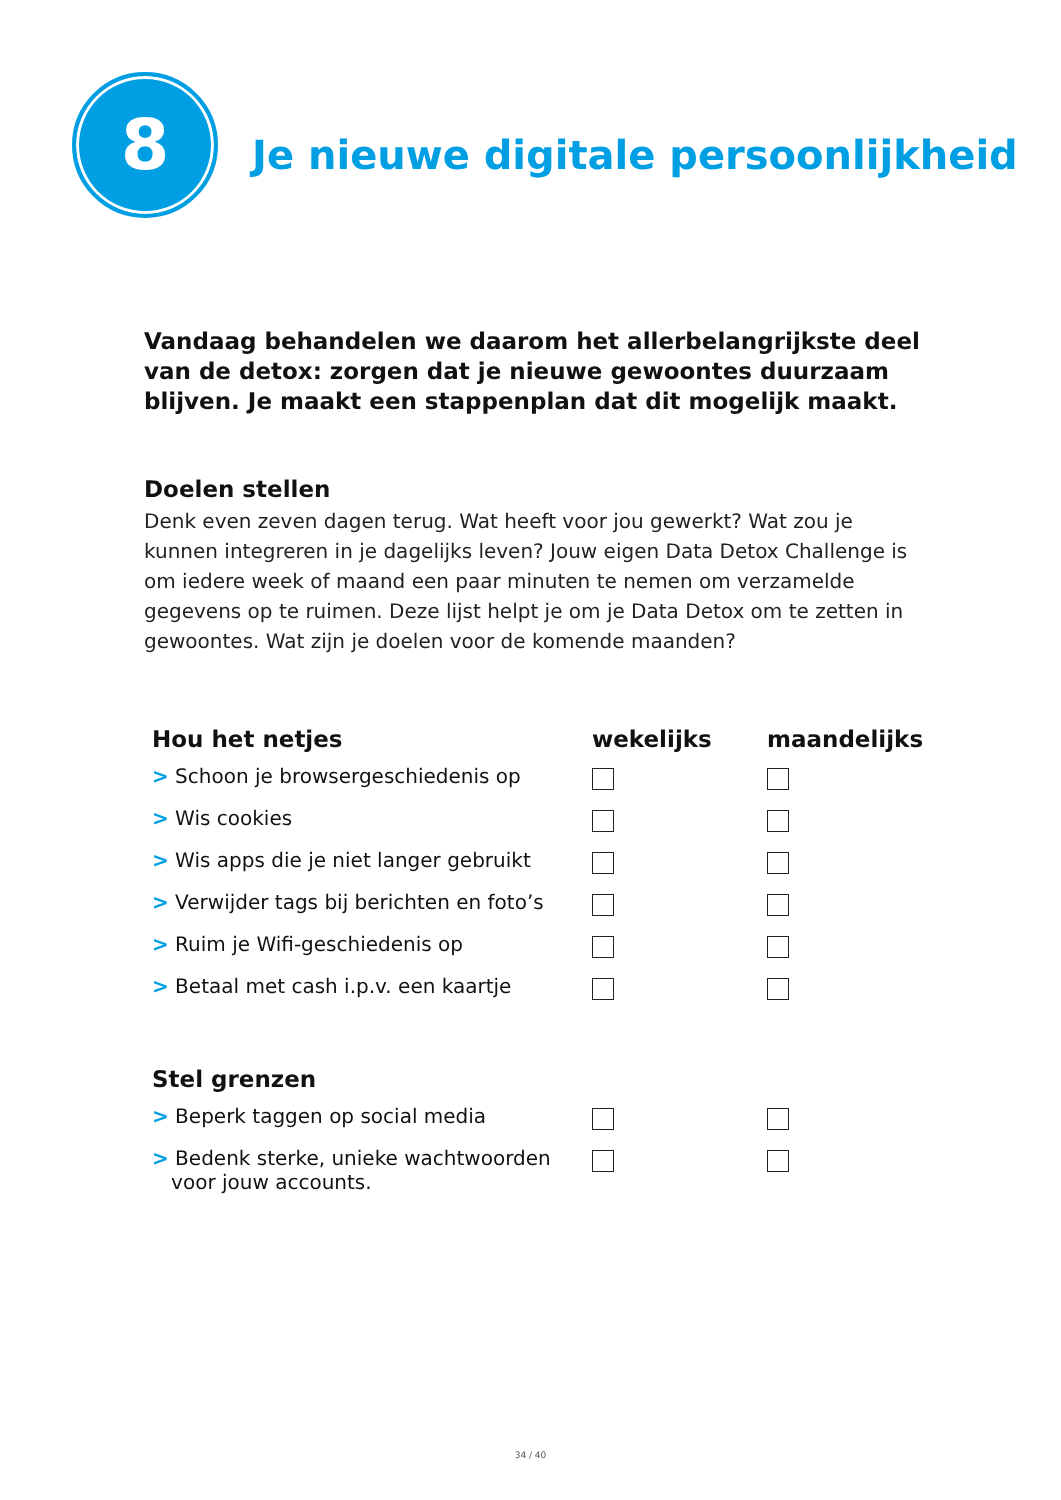8
Je nieuwe digitale persoonlijkheid
Vandaag behandelen we daarom het allerbelangrijkste deel van de detox: zorgen dat je nieuwe gewoontes duurzaam blijven. Je maakt een stappenplan dat dit mogelijk maakt.
Doelen stellen
Denk even zeven dagen terug. Wat heeft voor jou gewerkt? Wat zou je kunnen integreren in je dagelijks leven? Jouw eigen Data Detox Challenge is om iedere week of maand een paar minuten te nemen om verzamelde gegevens op te ruimen. Deze lijst helpt je om je Data Detox om te zetten in gewoontes. Wat zijn je doelen voor de komende maanden?
| Hou het netjes | wekelijks | maandelijks |
| --- | --- | --- |
| > Schoon je browsergeschiedenis op | | |
| > Wis cookies | | |
| > Wis apps die je niet langer gebruikt | | |
| > Verwijder tags bij berichten en foto’s | | |
| > Ruim je Wifi-geschiedenis op | | |
| > Betaal met cash i.p.v. een kaartje | | |
| Stel grenzen | | |
| > Beperk taggen op social media | | |
| > Bedenk sterke, unieke wachtwoorden voor jouw accounts. | | |
34 / 40